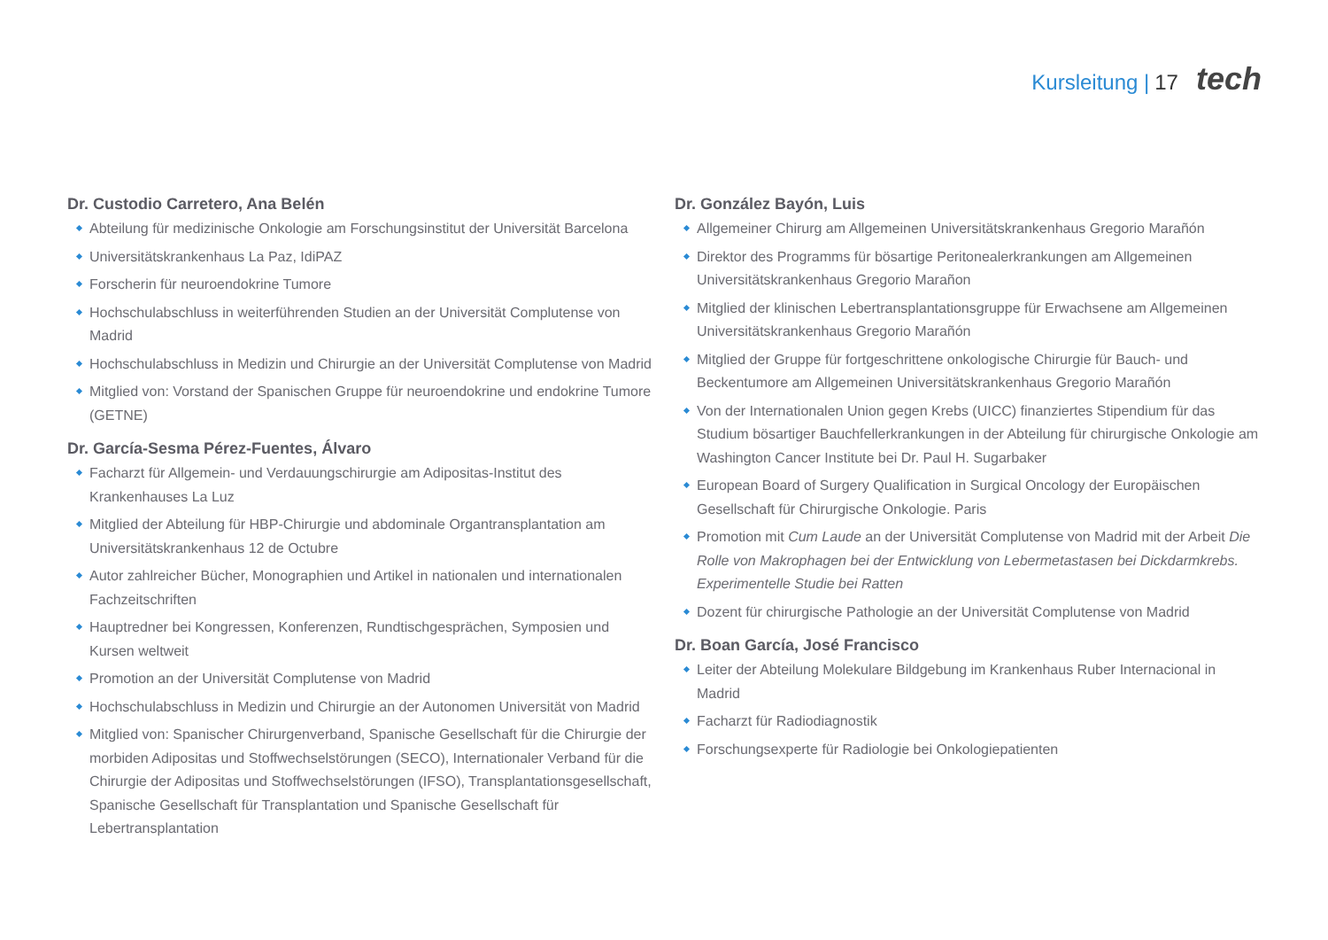Kursleitung | 17 tech
Dr. Custodio Carretero, Ana Belén
Abteilung für medizinische Onkologie am Forschungsinstitut der Universität Barcelona
Universitätskrankenhaus La Paz, IdiPAZ
Forscherin für neuroendokrine Tumore
Hochschulabschluss in weiterführenden Studien an der Universität Complutense von Madrid
Hochschulabschluss in Medizin und Chirurgie an der Universität Complutense von Madrid
Mitglied von: Vorstand der Spanischen Gruppe für neuroendokrine und endokrine Tumore (GETNE)
Dr. García-Sesma Pérez-Fuentes, Álvaro
Facharzt für Allgemein- und Verdauungschirurgie am Adipositas-Institut des Krankenhauses La Luz
Mitglied der Abteilung für HBP-Chirurgie und abdominale Organtransplantation am Universitätskrankenhaus 12 de Octubre
Autor zahlreicher Bücher, Monographien und Artikel in nationalen und internationalen Fachzeitschriften
Hauptredner bei Kongressen, Konferenzen, Rundtischgesprächen, Symposien und Kursen weltweit
Promotion an der Universität Complutense von Madrid
Hochschulabschluss in Medizin und Chirurgie an der Autonomen Universität von Madrid
Mitglied von: Spanischer Chirurgenverband, Spanische Gesellschaft für die Chirurgie der morbiden Adipositas und Stoffwechselstörungen (SECO), Internationaler Verband für die Chirurgie der Adipositas und Stoffwechselstörungen (IFSO), Transplantationsgesellschaft, Spanische Gesellschaft für Transplantation und Spanische Gesellschaft für Lebertransplantation
Dr. González Bayón, Luis
Allgemeiner Chirurg am Allgemeinen Universitätskrankenhaus Gregorio Marañón
Direktor des Programms für bösartige Peritonealerkrankungen am Allgemeinen Universitätskrankenhaus Gregorio Marañon
Mitglied der klinischen Lebertransplantationsgruppe für Erwachsene am Allgemeinen Universitätskrankenhaus Gregorio Marañón
Mitglied der Gruppe für fortgeschrittene onkologische Chirurgie für Bauch- und Beckentumore am Allgemeinen Universitätskrankenhaus Gregorio Marañón
Von der Internationalen Union gegen Krebs (UICC) finanziertes Stipendium für das Studium bösartiger Bauchfellerkrankungen in der Abteilung für chirurgische Onkologie am Washington Cancer Institute bei Dr. Paul H. Sugarbaker
European Board of Surgery Qualification in Surgical Oncology der Europäischen Gesellschaft für Chirurgische Onkologie. Paris
Promotion mit Cum Laude an der Universität Complutense von Madrid mit der Arbeit Die Rolle von Makrophagen bei der Entwicklung von Lebermetastasen bei Dickdarmkrebs. Experimentelle Studie bei Ratten
Dozent für chirurgische Pathologie an der Universität Complutense von Madrid
Dr. Boan García, José Francisco
Leiter der Abteilung Molekulare Bildgebung im Krankenhaus Ruber Internacional in Madrid
Facharzt für Radiodiagnostik
Forschungsexperte für Radiologie bei Onkologiepatienten